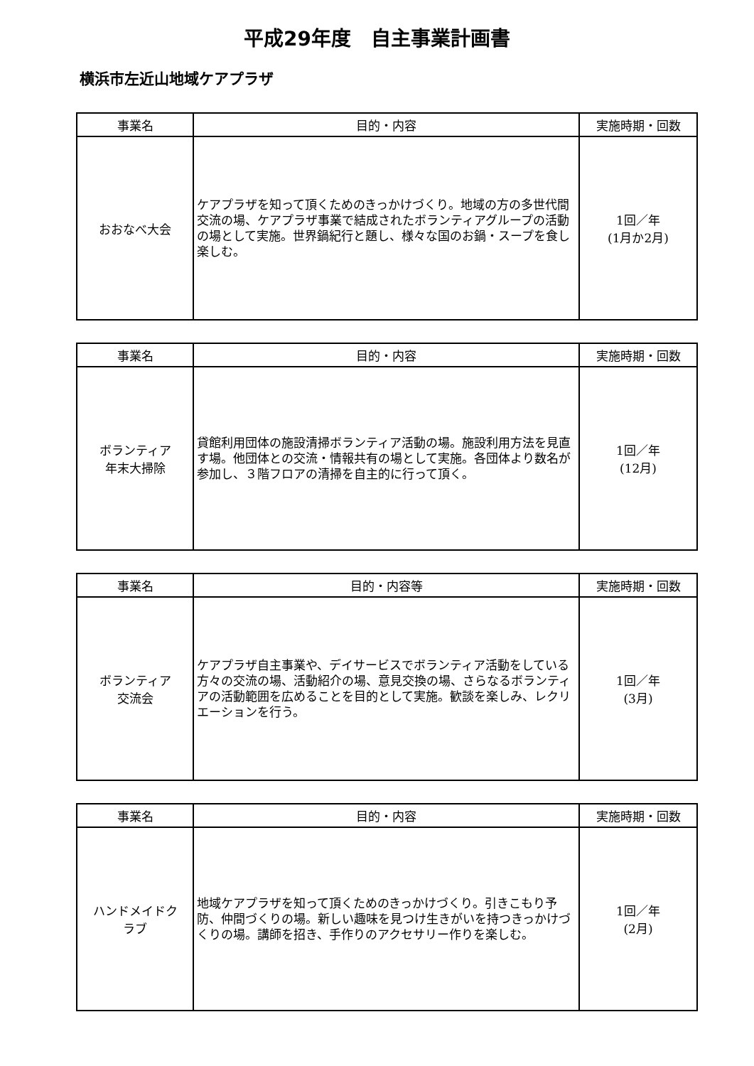平成29年度　自主事業計画書
横浜市左近山地域ケアプラザ
| 事業名 | 目的・内容 | 実施時期・回数 |
| --- | --- | --- |
| おおなべ大会 | ケアプラザを知って頂くためのきっかけづくり。地域の方の多世代間交流の場、ケアプラザ事業で結成されたボランティアグループの活動の場として実施。世界鍋紀行と題し、様々な国のお鍋・スープを食し楽しむ。 | 1回／年 (1月か2月) |
| 事業名 | 目的・内容 | 実施時期・回数 |
| --- | --- | --- |
| ボランティア 年末大掃除 | 貸館利用団体の施設清掃ボランティア活動の場。施設利用方法を見直す場。他団体との交流・情報共有の場として実施。各団体より数名が参加し、３階フロアの清掃を自主的に行って頂く。 | 1回／年 (12月) |
| 事業名 | 目的・内容等 | 実施時期・回数 |
| --- | --- | --- |
| ボランティア 交流会 | ケアプラザ自主事業や、デイサービスでボランティア活動をしている方々の交流の場、活動紹介の場、意見交換の場、さらなるボランティアの活動範囲を広めることを目的として実施。歓談を楽しみ、レクリエーションを行う。 | 1回／年 (3月) |
| 事業名 | 目的・内容 | 実施時期・回数 |
| --- | --- | --- |
| ハンドメイドク ラブ | 地域ケアプラザを知って頂くためのきっかけづくり。引きこもり予防、仲間づくりの場。新しい趣味を見つけ生きがいを持つきっかけづくりの場。講師を招き、手作りのアクセサリー作りを楽しむ。 | 1回／年 (2月) |